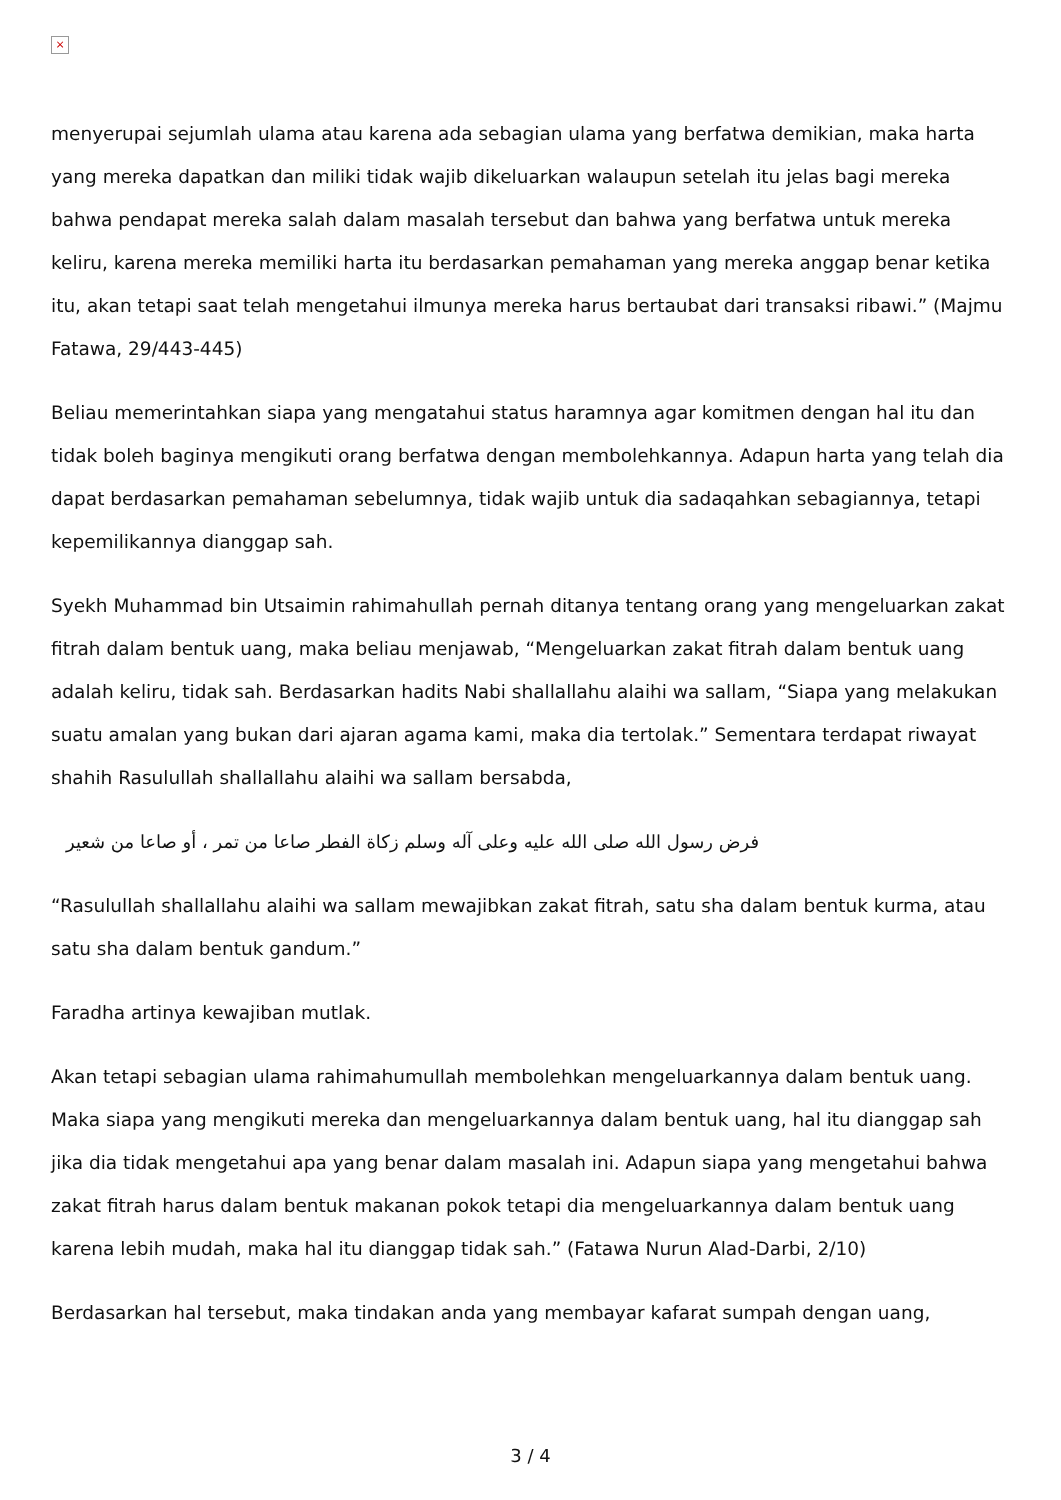×
menyerupai sejumlah ulama atau karena ada sebagian ulama yang berfatwa demikian, maka harta yang mereka dapatkan dan miliki tidak wajib dikeluarkan walaupun setelah itu jelas bagi mereka bahwa pendapat mereka salah dalam masalah tersebut dan bahwa yang berfatwa untuk mereka keliru, karena mereka memiliki harta itu berdasarkan pemahaman yang mereka anggap benar ketika itu, akan tetapi saat telah mengetahui ilmunya mereka harus bertaubat dari transaksi ribawi.” (Majmu Fatawa, 29/443-445)
Beliau memerintahkan siapa yang mengatahui status haramnya agar komitmen dengan hal itu dan tidak boleh baginya mengikuti orang berfatwa dengan membolehkannya. Adapun harta yang telah dia dapat berdasarkan pemahaman sebelumnya, tidak wajib untuk dia sadaqahkan sebagiannya, tetapi kepemilikannya dianggap sah.
Syekh Muhammad bin Utsaimin rahimahullah pernah ditanya tentang orang yang mengeluarkan zakat fitrah dalam bentuk uang, maka beliau menjawab, “Mengeluarkan zakat fitrah dalam bentuk uang adalah keliru, tidak sah. Berdasarkan hadits Nabi shallallahu alaihi wa sallam, “Siapa yang melakukan suatu amalan yang bukan dari ajaran agama kami, maka dia tertolak.” Sementara terdapat riwayat shahih Rasulullah shallallahu alaihi wa sallam bersabda,
فرض رسول الله صلى الله عليه وعلى آله وسلم زكاة الفطر صاعا من تمر ، أو صاعا من شعير
“Rasulullah shallallahu alaihi wa sallam mewajibkan zakat fitrah, satu sha dalam bentuk kurma, atau satu sha dalam bentuk gandum.”
Faradha artinya kewajiban mutlak.
Akan tetapi sebagian ulama rahimahumullah membolehkan mengeluarkannya dalam bentuk uang. Maka siapa yang mengikuti mereka dan mengeluarkannya dalam bentuk uang, hal itu dianggap sah jika dia tidak mengetahui apa yang benar dalam masalah ini. Adapun siapa yang mengetahui bahwa zakat fitrah harus dalam bentuk makanan pokok tetapi dia mengeluarkannya dalam bentuk uang karena lebih mudah, maka hal itu dianggap tidak sah.” (Fatawa Nurun Alad-Darbi, 2/10)
Berdasarkan hal tersebut, maka tindakan anda yang membayar kafarat sumpah dengan uang,
3 / 4